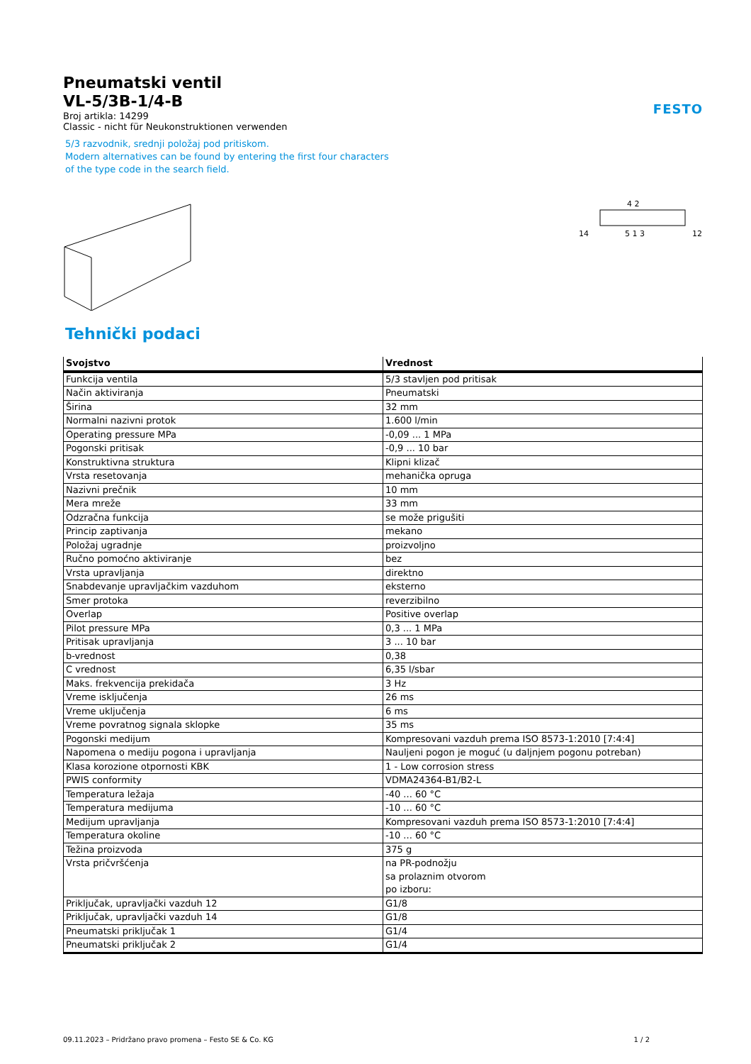FESTO
Pneumatski ventil
VL-5/3B-1/4-B
Broj artikla: 14299
Classic - nicht für Neukonstruktionen verwenden
5/3 razvodnik, srednji položaj pod pritiskom.
Modern alternatives can be found by entering the first four characters
of the type code in the search field.
14
4 2
5 1 3
12
Tehnički podaci
| Svojstvo | Vrednost |
| --- | --- |
| Funkcija ventila | 5/3 stavljen pod pritisak |
| Način aktiviranja | Pneumatski |
| Širina | 32 mm |
| Normalni nazivni protok | 1.600 l/min |
| Operating pressure MPa | -0,09 ... 1 MPa |
| Pogonski pritisak | -0,9 ... 10 bar |
| Konstruktivna struktura | Klipni klizač |
| Vrsta resetovanja | mehanička opruga |
| Nazivni prečnik | 10 mm |
| Mera mreže | 33 mm |
| Odzračna funkcija | se može prigušiti |
| Princip zaptivanja | mekano |
| Položaj ugradnje | proizvoljno |
| Ručno pomoćno aktiviranje | bez |
| Vrsta upravljanja | direktno |
| Snabdevanje upravljačkim vazduhom | eksterno |
| Smer protoka | reverzibilno |
| Overlap | Positive overlap |
| Pilot pressure MPa | 0,3 ... 1 MPa |
| Pritisak upravljanja | 3 ... 10 bar |
| b-vrednost | 0,38 |
| C vrednost | 6,35 l/sbar |
| Maks. frekvencija prekidača | 3 Hz |
| Vreme isključenja | 26 ms |
| Vreme uključenja | 6 ms |
| Vreme povratnog signala sklopke | 35 ms |
| Pogonski medijum | Kompresovani vazduh prema ISO 8573-1:2010 [7:4:4] |
| Napomena o mediju pogona i upravljanja | Nauljeni pogon je moguć (u daljnjem pogonu potreban) |
| Klasa korozione otpornosti KBK | 1 - Low corrosion stress |
| PWIS conformity | VDMA24364-B1/B2-L |
| Temperatura ležaja | -40 ... 60 °C |
| Temperatura medijuma | -10 ... 60 °C |
| Medijum upravljanja | Kompresovani vazduh prema ISO 8573-1:2010 [7:4:4] |
| Temperatura okoline | -10 ... 60 °C |
| Težina proizvoda | 375 g |
| Vrsta pričvršćenja | na PR-podnožju sa prolaznim otvorom po izboru: |
| Priključak, upravljački vazduh 12 | G1/8 |
| Priključak, upravljački vazduh 14 | G1/8 |
| Pneumatski priključak 1 | G1/4 |
| Pneumatski priključak 2 | G1/4 |
09.11.2023 – Pridržano pravo promena – Festo SE & Co. KG 1 / 2